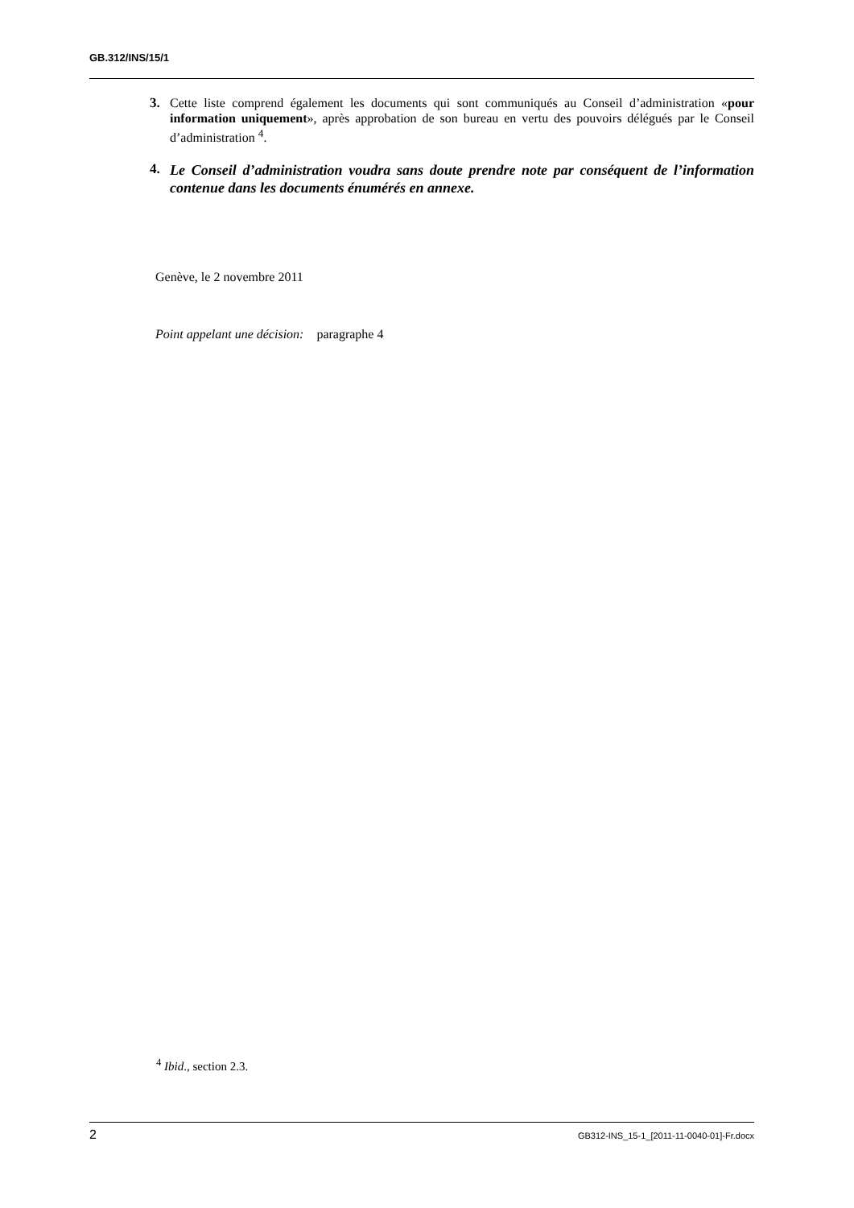GB.312/INS/15/1
3. Cette liste comprend également les documents qui sont communiqués au Conseil d’administration «pour information uniquement», après approbation de son bureau en vertu des pouvoirs délégués par le Conseil d’administration <sup>4</sup>.
4. Le Conseil d’administration voudra sans doute prendre note par conséquent de l’information contenue dans les documents énumérés en annexe.
Genève, le 2 novembre 2011
Point appelant une décision: paragraphe 4
<sup>4</sup> Ibid., section 2.3.
2 GB312-INS_15-1_[2011-11-0040-01]-Fr.docx